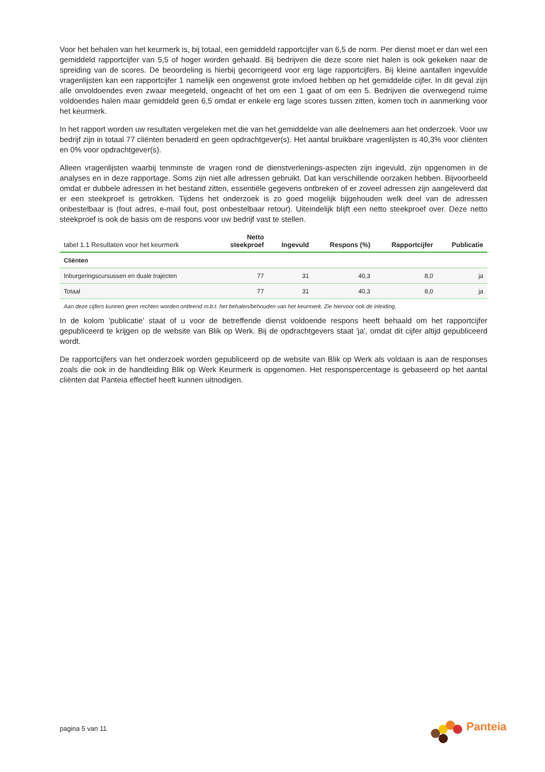Voor het behalen van het keurmerk is, bij totaal, een gemiddeld rapportcijfer van 6,5 de norm. Per dienst moet er dan wel een gemiddeld rapportcijfer van 5,5 of hoger worden gehaald. Bij bedrijven die deze score niet halen is ook gekeken naar de spreiding van de scores. De beoordeling is hierbij gecorrigeerd voor erg lage rapportcijfers. Bij kleine aantallen ingevulde vragenlijsten kan een rapportcijfer 1 namelijk een ongewenst grote invloed hebben op het gemiddelde cijfer. In dit geval zijn alle onvoldoendes even zwaar meegeteld, ongeacht of het om een 1 gaat of om een 5. Bedrijven die overwegend ruime voldoendes halen maar gemiddeld geen 6,5 omdat er enkele erg lage scores tussen zitten, komen toch in aanmerking voor het keurmerk.
In het rapport worden uw resultaten vergeleken met die van het gemiddelde van alle deelnemers aan het onderzoek. Voor uw bedrijf zijn in totaal 77 cliënten benaderd en geen opdrachtgever(s). Het aantal bruikbare vragenlijsten is 40,3% voor cliënten en 0% voor opdrachtgever(s).
Alleen vragenlijsten waarbij tenminste de vragen rond de dienstverlenings-aspecten zijn ingevuld, zijn opgenomen in de analyses en in deze rapportage. Soms zijn niet alle adressen gebruikt. Dat kan verschillende oorzaken hebben. Bijvoorbeeld omdat er dubbele adressen in het bestand zitten, essentiële gegevens ontbreken of er zoveel adressen zijn aangeleverd dat er een steekproef is getrokken. Tijdens het onderzoek is zo goed mogelijk bijgehouden welk deel van de adressen onbestelbaar is (fout adres, e-mail fout, post onbestelbaar retour). Uiteindelijk blijft een netto steekproef over. Deze netto steekproef is ook de basis om de respons voor uw bedrijf vast te stellen.
| tabel 1.1 Resultaten voor het keurmerk | Netto steekproef | Ingevuld | Respons (%) | Rapportcijfer | Publicatie |
| --- | --- | --- | --- | --- | --- |
| Cliënten | | | | | |
| Inburgeringscursussen en duale trajecten | 77 | 31 | 40,3 | 8,0 | ja |
| Totaal | 77 | 31 | 40,3 | 8,0 | ja |
Aan deze cijfers kunnen geen rechten worden ontleend m.b.t. het behalen/behouden van het keurmerk. Zie hiervoor ook de inleiding.
In de kolom 'publicatie' staat of u voor de betreffende dienst voldoende respons heeft behaald om het rapportcijfer gepubliceerd te krijgen op de website van Blik op Werk. Bij de opdrachtgevers staat 'ja', omdat dit cijfer altijd gepubliceerd wordt.
De rapportcijfers van het onderzoek worden gepubliceerd op de website van Blik op Werk als voldaan is aan de responses zoals die ook in de handleiding Blik op Werk Keurmerk is opgenomen. Het responspercentage is gebaseerd op het aantal cliënten dat Panteia effectief heeft kunnen uitnodigen.
pagina 5 van 11
Panteia